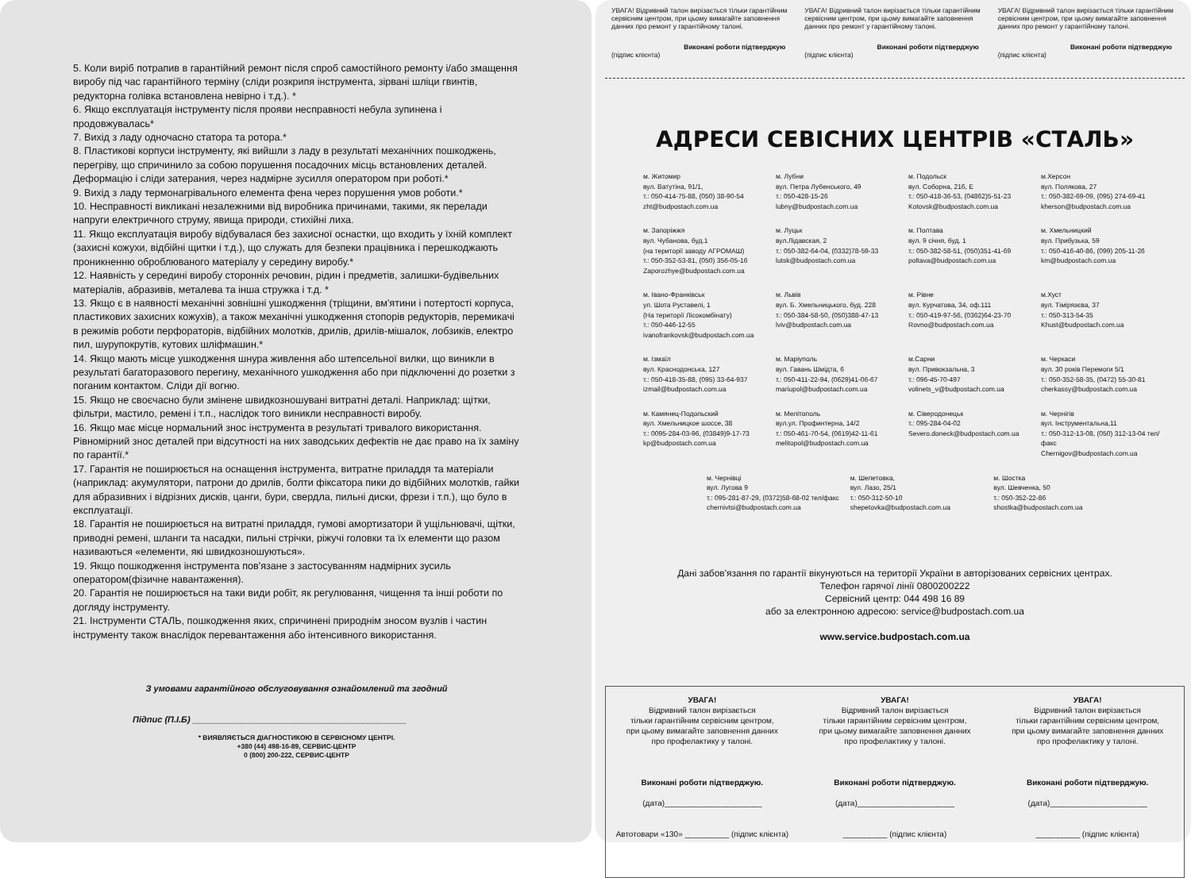5. Коли виріб потрапив в гарантійний ремонт після спроб самостійного ремонту і/або змащення виробу під час гарантійного терміну (сліди розкрипя інструмента, зірвані шліци гвинтів, редукторна голівка встановлена невірно і т.д.). *
6. Якщо експлуатація інструменту після прояви несправності небула зупинена і продовжувалась*
7. Вихід з ладу одночасно статора та ротора.*
8. Пластикові корпуси інструменту, які вийшли з ладу в результаті механічних пошкоджень, перегріву, що спричинило за собою порушення посадочних місць встановлених деталей. Деформацію і сліди затерания, через надмірне зусилля оператором при роботі.*
9. Вихід з ладу термонагрівального елемента фена через порушення умов роботи.*
10. Несправності викликані незалежними від виробника причинами, такими, як перелади напруги електричного струму, явища природи, стихійні лиха.
11. Якщо експлуатація виробу відбувалася без захисної оснастки, що входить у їхній комплект (захисні кожухи, відбійні щитки і т.д.), що служать для безпеки працівника і перешкоджають проникненню оброблюваного матеріалу у середину виробу.*
12. Наявність у середині виробу сторонніх речовин, рідин і предметів, залишки-будівельних матеріалів, абразивів, металева та інша стружка і т.д. *
13. Якщо є в наявності механічні зовнішні ушкодження (тріщини, вм'ятини і потертості корпуса, пластикових захисних кожухів), а також механічні ушкодження стопорів редукторів, перемикачі в режимів роботи перфораторів, відбійних молотків, дрилів, дрилів-мішалок, лобзиків, електро пил, шурупокрутів, кутових шліфмашин.*
14. Якщо мають місце ушкодження шнура живлення або штепсельної вилки, що виникли в результаті багаторазового перегину, механічного ушкодження або при підключенні до розетки з поганим контактом. Сліди дії вогню.
15. Якщо не своєчасно були змінене швидкозношувані витратні деталі. Наприклад: щітки, фільтри, мастило, ремені і т.п., наслідок того виникли несправності виробу.
16. Якщо має місце нормальний знос інструмента в результаті тривалого використання. Рівномірний знос деталей при відсутності на них заводських дефектів не дає право на їх заміну по гарантії.*
17. Гарантія не поширюється на оснащення інструмента, витратне приладдя та матеріали (наприклад: акумулятори, патрони до дрилів, болти фіксатора пики до відбійних молотків, гайки для абразивних і відрізних дисків, цанги, бури, свердла, пильні диски, фрези і т.п.), що було в експлуатації.
18. Гарантія не поширюється на витратні приладдя, гумові амортизатори й ущільнювачі, щітки, приводні ремені, шланги та насадки, пильні стрічки, ріжучі головки та їх елементи що разом називаються «елементи, які швидкозношуються».
19. Якщо пошкодження інструмента пов'язане з застосуванням надмірних зусиль оператором(фізичне навантаження).
20. Гарантія не поширюється на таки види робіт, як регулювання, чищення та інші роботи по догляду інструменту.
21. Інструменти СТАЛЬ, пошкодження яких, спричинені природнім зносом вузлів і частин інструменту також внаслідок перевантаження або інтенсивного використання.
З умовами гарантійного обслуговування ознайомлений та згодний
Підпис (П.І.Б) ____________________________________________
* ВИЯВЛЯЄТЬСЯ ДІАГНОСТИКОЮ В СЕРВІСНОМУ ЦЕНТРІ.
+380 (44) 498-16-89, СЕРВИС-ЦЕНТР
0 (800) 200-222, СЕРВИС-ЦЕНТР
УВАГА! Відривний талон вирізається тільки гарантійним сервісним центром, при цьому вимагайте заповнення данних про ремонт у гарантійному талоні.
Виконані роботи підтверджую
(підпис клієнта)
УВАГА! Відривний талон вирізається тільки гарантійним сервісним центром, при цьому вимагайте заповнення данних про ремонт у гарантійному талоні.
Виконані роботи підтверджую
(підпис клієнта)
УВАГА! Відривний талон вирізається тільки гарантійним сервісним центром, при цьому вимагайте заповнення данних про ремонт у гарантійному талоні.
Виконані роботи підтверджую
(підпис клієнта)
АДРЕСИ СЕВІСНИХ ЦЕНТРІВ «СТАЛЬ»
м. Житомир
вул. Ватутіна, 91/1,
т.: 050-414-75-88, (050) 38-90-54
zht@budpostach.com.ua
м. Лубни
вул. Петра Лубенського, 49
т.: 050-428-15-26
lubny@budpostach.com.ua
м. Подольск
вул. Соборна, 216, Е
т.: 050-418-36-53, (04862)5-51-23
Kotovsk@budpostach.com.ua
м.Херсон
вул. Полякова, 27
т.: 050-382-69-09, (095) 274-69-41
kherson@budpostach.com.ua
м. Запоріжжя
вул. Чубанова, буд.1
(на території заводу АГРОМАШ)
т.: 050-352-53-81, (050) 356-05-16
Zaporozhye@budpostach.com.ua
м. Луцьк
вул.Лідавская, 2
т.: 050-382-64-04, (0332)78-59-33
lutsk@budpostach.com.ua
м. Полтава
вул. 9 січня, буд. 1
т.: 050-382-58-51, (050)351-41-69
poltava@budpostach.com.ua
м. Хмельницкий
вул. Прибузька, 59
т.: 050-416-40-86, (099) 205-11-26
km@budpostach.com.ua
м. Івано-Франківськ
ул. Шота Руставелі, 1
(На території Лісокомбінату)
т.: 050-446-12-55
ivanofrankovsk@budpostach.com.ua
м. Львів
вул. Б. Хмельницького, буд. 228
т.: 050-384-58-50, (050)388-47-13
lviv@budpostach.com.ua
м. Рівне
вул. Курчатова, 34, оф.111
т.: 050-419-97-56, (0362)64-23-70
Rovno@budpostach.com.ua
м.Хуст
вул. Тімірязєва, 37
т.: 050-313-54-35
Khust@budpostach.com.ua
м. Ізмаїл
вул. Краснодонська, 127
т.: 050-418-35-88, (095) 33-64-937
izmail@budpostach.com.ua
м. Маріуполь
вул. Гавань Шмідта, 6
т.: 050-411-22-94, (0629)41-06-67
mariupol@budpostach.com.ua
м.Сарни
вул. Привокзальна, 3
т.: 096-45-70-497
volinets_v@budpostach.com.ua
м. Черкаси
вул. 30 років Перемоги 5/1
т.: 050-352-58-35, (0472) 55-30-81
cherkassy@budpostach.com.ua
м. Камянец-Подольский
вул. Хмельницкое шоссе, 38
т.: 0095-284-03-96, (03849)9-17-73
kp@budpostach.com.ua
м. Мелітополь
вул.ул. Профинтерна, 14/2
т.: 050-461-70-54, (0619)42-11-61
melitopol@budpostach.com.ua
м. Сіверодонецьк
т.: 095-284-04-02
Severo.doneck@budpostach.com.ua
м. Чернігів
вул. Інструментальна,11
т.: 050-312-13-08, (050) 312-13-04 тел/факс
Chernigov@budpostach.com.ua
м. Чернівці
вул. Лугова 9
т.: 095-281-87-29, (0372)58-68-02 тел/факс
chernivtsi@budpostach.com.ua
м. Шепетовка,
вул. Лазо, 25/1
т.: 050-312-50-10
shepetovka@budpostach.com.ua
м. Шостка
вул. Шевченка, 50
т.: 050-352-22-86
shostka@budpostach.com.ua
Дані забов'язання по гарантії вікунуються на території України в авторізованих сервісних центрах.
Телефон гарячої лінії 0800200222
Сервісний центр: 044 498 16 89
або за електронною адресою: service@budpostach.com.ua
www.service.budpostach.com.ua
УВАГА!
Відривний талон вирізається
тільки гарантійним сервісним центром,
при цьому вимагайте заповнення данних
про профелактику у талоні.
Виконані роботи підтверджую.
(дата)______________________
Автотовари «130» __________ (підпис клієнта)
УВАГА!
Відривний талон вирізається
тільки гарантійним сервісним центром,
при цьому вимагайте заповнення данних
про профелактику у талоні.
Виконані роботи підтверджую.
(дата)______________________
__________ (підпис клієнта)
УВАГА!
Відривний талон вирізається
тільки гарантійним сервісним центром,
при цьому вимагайте заповнення данних
про профелактику у талоні.
Виконані роботи підтверджую.
(дата)______________________
__________ (підпис клієнта)